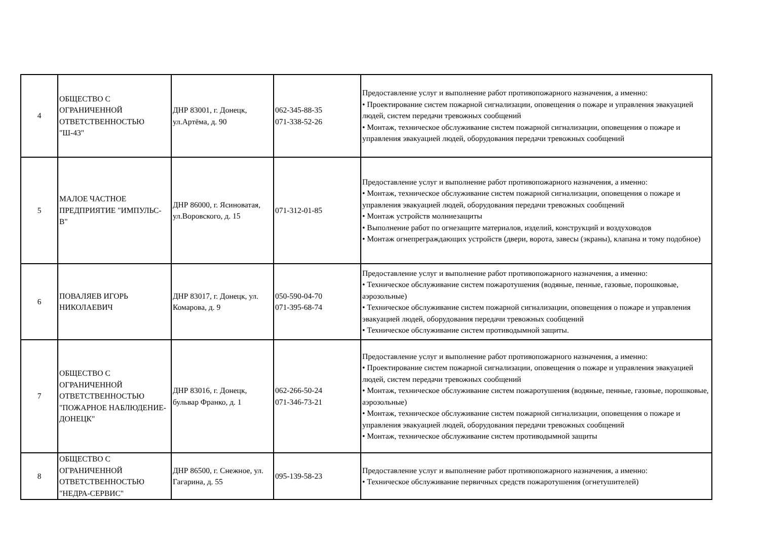| 4 | ОБЩЕСТВО С ОГРАНИЧЕННОЙ ОТВЕТСТВЕННОСТЬЮ "Ш-43" | ДНР 83001, г. Донецк, ул.Артёма, д. 90 | 062-345-88-35 071-338-52-26 | Предоставление услуг и выполнение работ противопожарного назначения, а именно: • Проектирование систем пожарной сигнализации, оповещения о пожаре и управления эвакуацией людей, систем передачи тревожных сообщений • Монтаж, техническое обслуживание систем пожарной сигнализации, оповещения о пожаре и управления эвакуацией людей, оборудования передачи тревожных сообщений |
| 5 | МАЛОЕ ЧАСТНОЕ ПРЕДПРИЯТИЕ "ИМПУЛЬС-В" | ДНР 86000, г. Ясиноватая, ул.Воровского, д. 15 | 071-312-01-85 | Предоставление услуг и выполнение работ противопожарного назначения, а именно: • Монтаж, техническое обслуживание систем пожарной сигнализации, оповещения о пожаре и управления эвакуацией людей, оборудования передачи тревожных сообщений • Монтаж устройств молниезащиты • Выполнение работ по огнезащите материалов, изделий, конструкций и воздуховодов • Монтаж огнепреграждающих устройств (двери, ворота, завесы (экраны), клапана и тому подобное) |
| 6 | ПОВАЛЯЕВ ИГОРЬ НИКОЛАЕВИЧ | ДНР 83017, г. Донецк, ул. Комарова, д. 9 | 050-590-04-70 071-395-68-74 | Предоставление услуг и выполнение работ противопожарного назначения, а именно: • Техническое обслуживание систем пожаротушения (водяные, пенные, газовые, порошковые, аэрозольные) • Техническое обслуживание систем пожарной сигнализации, оповещения о пожаре и управления эвакуацией людей, оборудования передачи тревожных сообщений • Техническое обслуживание систем противодымной защиты. |
| 7 | ОБЩЕСТВО С ОГРАНИЧЕННОЙ ОТВЕТСТВЕННОСТЬЮ "ПОЖАРНОЕ НАБЛЮДЕНИЕ-ДОНЕЦК" | ДНР 83016, г. Донецк, бульвар Франко, д. 1 | 062-266-50-24 071-346-73-21 | Предоставление услуг и выполнение работ противопожарного назначения, а именно: • Проектирование систем пожарной сигнализации, оповещения о пожаре и управления эвакуацией людей, систем передачи тревожных сообщений • Монтаж, техническое обслуживание систем пожаротушения (водяные, пенные, газовые, порошковые, аэрозольные) • Монтаж, техническое обслуживание систем пожарной сигнализации, оповещения о пожаре и управления эвакуацией людей, оборудования передачи тревожных сообщений • Монтаж, техническое обслуживание систем противодымной защиты |
| 8 | ОБЩЕСТВО С ОГРАНИЧЕННОЙ ОТВЕТСТВЕННОСТЬЮ "НЕДРА-СЕРВИС" | ДНР 86500, г. Снежное, ул. Гагарина, д. 55 | 095-139-58-23 | Предоставление услуг и выполнение работ противопожарного назначения, а именно: • Техническое обслуживание первичных средств пожаротушения (огнетушителей) |